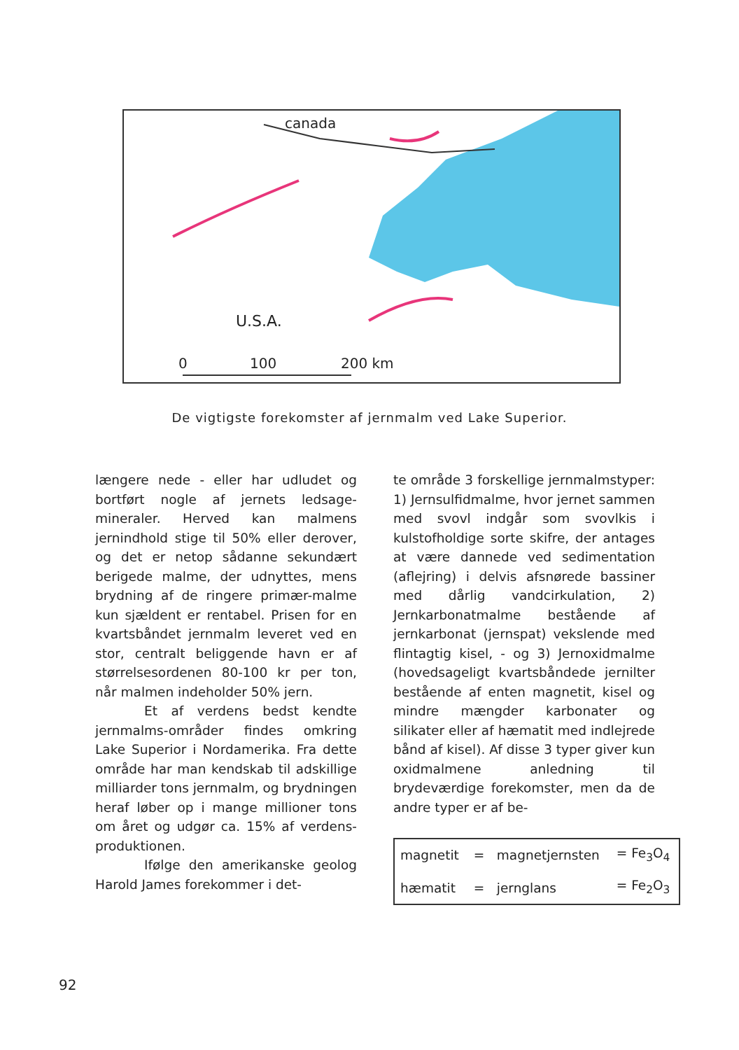canada
U.S.A.
0
100
200 km
De vigtigste forekomster af jernmalm ved Lake Superior.
længere nede - eller har udludet og bortført nogle af jernets ledsage­mineraler. Herved kan malmens jernindhold stige til 50% eller der­over, og det er netop sådanne se­kundært berigede malme, der ud­nyttes, mens brydning af de ringe­re primær-malme kun sjældent er rentabel. Prisen for en kvartsbån­det jernmalm leveret ved en stor, centralt beliggende havn er af stør­relsesordenen 80-100 kr per ton, når malmen indeholder 50% jern.
Et af verdens bedst kendte jernmalms-områder findes omkring Lake Superior i Nordamerika. Fra dette område har man kendskab til adskillige milliarder tons jernmalm, og brydningen heraf løber op i mange millioner tons om året og udgør ca. 15% af verdens-produk­tionen.
Ifølge den amerikanske geo­log Harold James forekommer i det-
te område 3 forskellige jernmalms­typer: 1) Jernsulfidmalme, hvor jernet sammen med svovl indgår som svovlkis i kulstofholdige sorte skif­re, der antages at være dannede ved sedimentation (aflejring) i del­vis afsnørede bassiner med dårlig vandcirkulation, 2) Jernkarbonat­malme bestående af jernkarbonat (jernspat) vekslende med flintagtig kisel, - og 3) Jernoxidmalme (ho­vedsageligt kvartsbåndede jernilter bestående af enten magnetit, kisel og mindre mængder karbonater og silikater eller af hæmatit med ind­lejrede bånd af kisel). Af disse 3 typer giver kun oxidmalmene anled­ning til brydeværdige forekomster, men da de andre typer er af be-
| magnetit | = | magnetjernsten | = Fe<sub>3</sub>O<sub>4</sub> |
| hæmatit | = | jernglans | = Fe<sub>2</sub>O<sub>3</sub> |
92